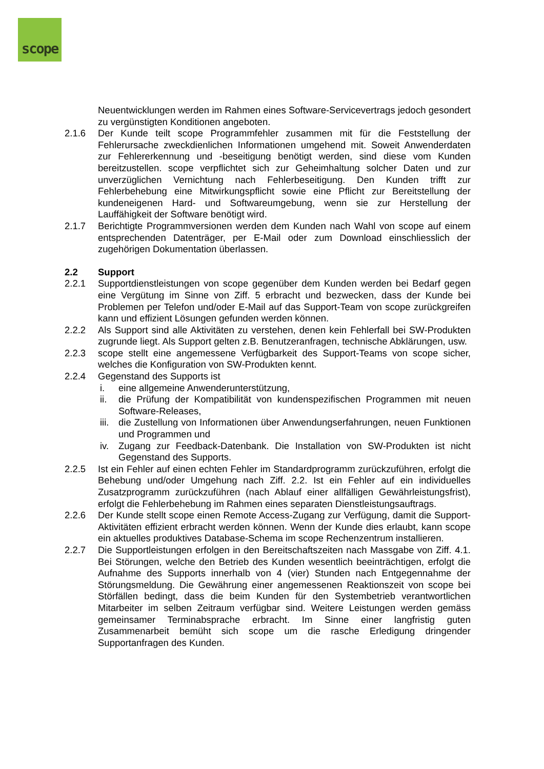scope
Neuentwicklungen werden im Rahmen eines Software-Servicevertrags jedoch gesondert zu vergünstigten Konditionen angeboten.
2.1.6 Der Kunde teilt scope Programmfehler zusammen mit für die Feststellung der Fehlerursache zweckdienlichen Informationen umgehend mit. Soweit Anwenderdaten zur Fehlererkennung und -beseitigung benötigt werden, sind diese vom Kunden bereitzustellen. scope verpflichtet sich zur Geheimhaltung solcher Daten und zur unverzüglichen Vernichtung nach Fehlerbeseitigung. Den Kunden trifft zur Fehlerbehebung eine Mitwirkungspflicht sowie eine Pflicht zur Bereitstellung der kundeneigenen Hard- und Softwareumgebung, wenn sie zur Herstellung der Lauffähigkeit der Software benötigt wird.
2.1.7 Berichtigte Programmversionen werden dem Kunden nach Wahl von scope auf einem entsprechenden Datenträger, per E-Mail oder zum Download einschliesslich der zugehörigen Dokumentation überlassen.
2.2 Support
2.2.1 Supportdienstleistungen von scope gegenüber dem Kunden werden bei Bedarf gegen eine Vergütung im Sinne von Ziff. 5 erbracht und bezwecken, dass der Kunde bei Problemen per Telefon und/oder E-Mail auf das Support-Team von scope zurückgreifen kann und effizient Lösungen gefunden werden können.
2.2.2 Als Support sind alle Aktivitäten zu verstehen, denen kein Fehlerfall bei SW-Produkten zugrunde liegt. Als Support gelten z.B. Benutzeranfragen, technische Abklärungen, usw.
2.2.3 scope stellt eine angemessene Verfügbarkeit des Support-Teams von scope sicher, welches die Konfiguration von SW-Produkten kennt.
2.2.4 Gegenstand des Supports ist
i. eine allgemeine Anwenderunterstützung,
ii. die Prüfung der Kompatibilität von kundenspezifischen Programmen mit neuen Software-Releases,
iii. die Zustellung von Informationen über Anwendungserfahrungen, neuen Funktionen und Programmen und
iv. Zugang zur Feedback-Datenbank. Die Installation von SW-Produkten ist nicht Gegenstand des Supports.
2.2.5 Ist ein Fehler auf einen echten Fehler im Standardprogramm zurückzuführen, erfolgt die Behebung und/oder Umgehung nach Ziff. 2.2. Ist ein Fehler auf ein individuelles Zusatzprogramm zurückzuführen (nach Ablauf einer allfälligen Gewährleistungsfrist), erfolgt die Fehlerbehebung im Rahmen eines separaten Dienstleistungsauftrags.
2.2.6 Der Kunde stellt scope einen Remote Access-Zugang zur Verfügung, damit die Support-Aktivitäten effizient erbracht werden können. Wenn der Kunde dies erlaubt, kann scope ein aktuelles produktives Database-Schema im scope Rechenzentrum installieren.
2.2.7 Die Supportleistungen erfolgen in den Bereitschaftszeiten nach Massgabe von Ziff. 4.1. Bei Störungen, welche den Betrieb des Kunden wesentlich beeinträchtigen, erfolgt die Aufnahme des Supports innerhalb von 4 (vier) Stunden nach Entgegennahme der Störungsmeldung. Die Gewährung einer angemessenen Reaktionszeit von scope bei Störfällen bedingt, dass die beim Kunden für den Systembetrieb verantwortlichen Mitarbeiter im selben Zeitraum verfügbar sind. Weitere Leistungen werden gemäss gemeinsamer Terminabsprache erbracht. Im Sinne einer langfristig guten Zusammenarbeit bemüht sich scope um die rasche Erledigung dringender Supportanfragen des Kunden.